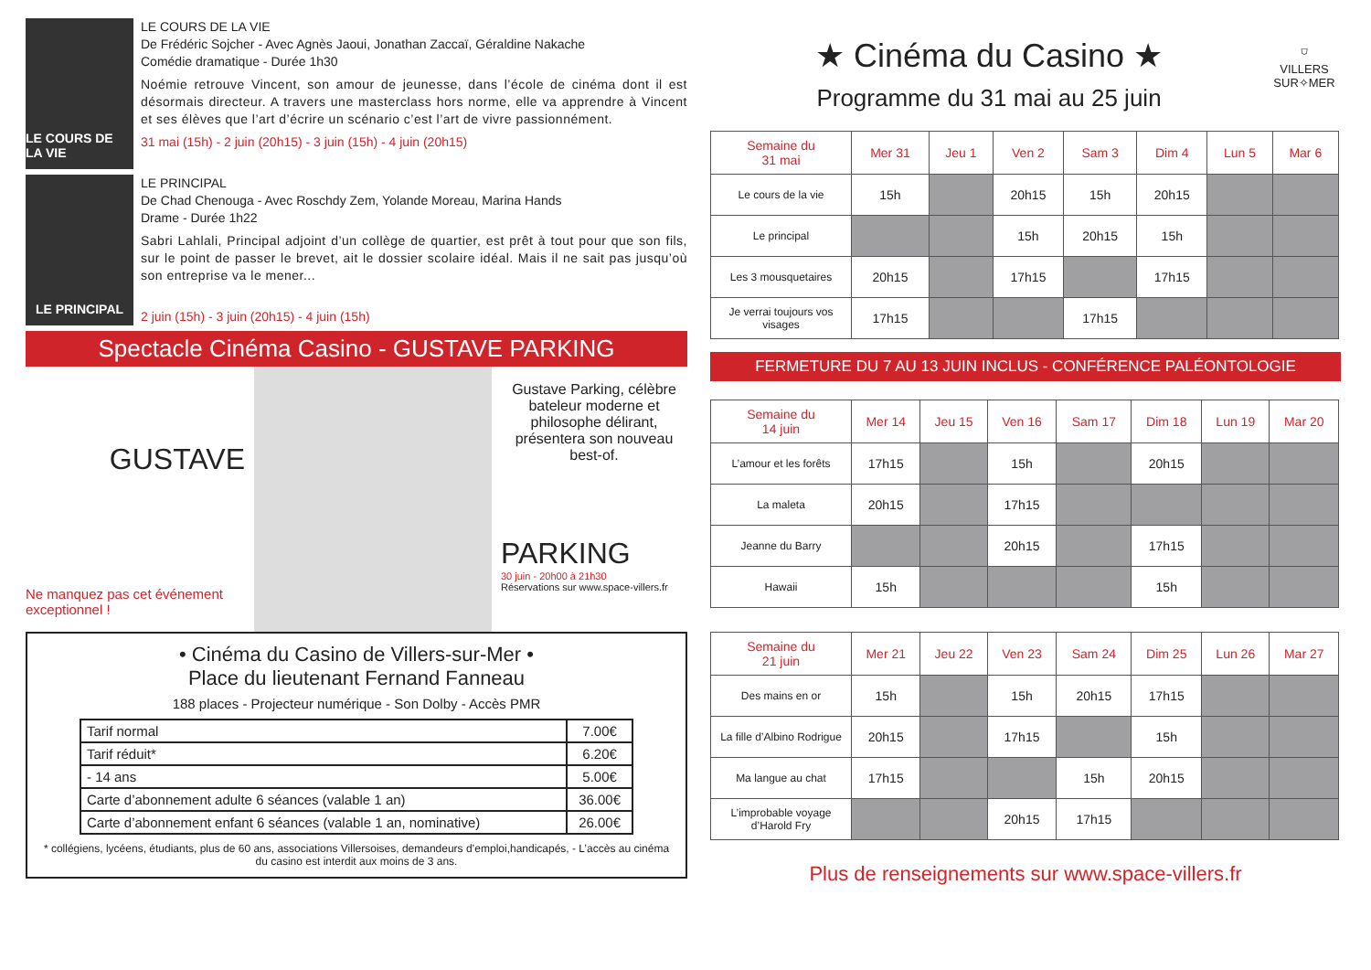LE COURS DE LA VIE
LE COURS DE LA VIE
De Frédéric Sojcher - Avec Agnès Jaoui, Jonathan Zaccaï, Géraldine Nakache
Comédie dramatique - Durée 1h30
Noémie retrouve Vincent, son amour de jeunesse, dans l’école de cinéma dont il est désormais directeur. A travers une masterclass hors norme, elle va apprendre à Vincent et ses élèves que l’art d’écrire un scénario c’est l’art de vivre passionnément.
31 mai (15h) - 2 juin (20h15) - 3 juin (15h) - 4 juin (20h15)
LE PRINCIPAL
LE PRINCIPAL
De Chad Chenouga - Avec Roschdy Zem, Yolande Moreau, Marina Hands
Drame - Durée 1h22
Sabri Lahlali, Principal adjoint d’un collège de quartier, est prêt à tout pour que son fils, sur le point de passer le brevet, ait le dossier scolaire idéal. Mais il ne sait pas jusqu’où son entreprise va le mener...
2 juin (15h) - 3 juin (20h15) - 4 juin (15h)
Spectacle Cinéma Casino - GUSTAVE PARKING
GUSTAVE
Ne manquez pas cet événement exceptionnel !
Gustave Parking, célèbre bateleur moderne et philosophe délirant, présentera son nouveau best-of.
PARKING
30 juin - 20h00 à 21h30
Réservations sur www.space-villers.fr
• Cinéma du Casino de Villers-sur-Mer •
Place du lieutenant Fernand Fanneau
188 places - Projecteur numérique - Son Dolby - Accès PMR
| Tarif normal | 7.00€ |
| Tarif réduit* | 6.20€ |
| - 14 ans | 5.00€ |
| Carte d’abonnement adulte 6 séances (valable 1 an) | 36.00€ |
| Carte d’abonnement enfant 6 séances (valable 1 an, nominative) | 26.00€ |
* collégiens, lycéens, étudiants, plus de 60 ans, associations Villersoises, demandeurs d’emploi,handicapés, - L’accès au cinéma du casino est interdit aux moins de 3 ans.
★ Cinéma du Casino ★
Programme du 31 mai au 25 juin
⛉
VILLERS
SUR✧MER
| Semaine du 31 mai | Mer 31 | Jeu 1 | Ven 2 | Sam 3 | Dim 4 | Lun 5 | Mar 6 |
| --- | --- | --- | --- | --- | --- | --- | --- |
| Le cours de la vie | 15h | | 20h15 | 15h | 20h15 | | |
| Le principal | | | 15h | 20h15 | 15h | | |
| Les 3 mousquetaires | 20h15 | | 17h15 | | 17h15 | | |
| Je verrai toujours vos visages | 17h15 | | | 17h15 | | | |
FERMETURE DU 7 AU 13 JUIN INCLUS - CONFÉRENCE PALÉONTOLOGIE
| Semaine du 14 juin | Mer 14 | Jeu 15 | Ven 16 | Sam 17 | Dim 18 | Lun 19 | Mar 20 |
| --- | --- | --- | --- | --- | --- | --- | --- |
| L’amour et les forêts | 17h15 | | 15h | | 20h15 | | |
| La maleta | 20h15 | | 17h15 | | | | |
| Jeanne du Barry | | | 20h15 | | 17h15 | | |
| Hawaii | 15h | | | | 15h | | |
| Semaine du 21 juin | Mer 21 | Jeu 22 | Ven 23 | Sam 24 | Dim 25 | Lun 26 | Mar 27 |
| --- | --- | --- | --- | --- | --- | --- | --- |
| Des mains en or | 15h | | 15h | 20h15 | 17h15 | | |
| La fille d’Albino Rodrigue | 20h15 | | 17h15 | | 15h | | |
| Ma langue au chat | 17h15 | | | 15h | 20h15 | | |
| L’improbable voyage d’Harold Fry | | | 20h15 | 17h15 | | | |
Plus de renseignements sur www.space-villers.fr